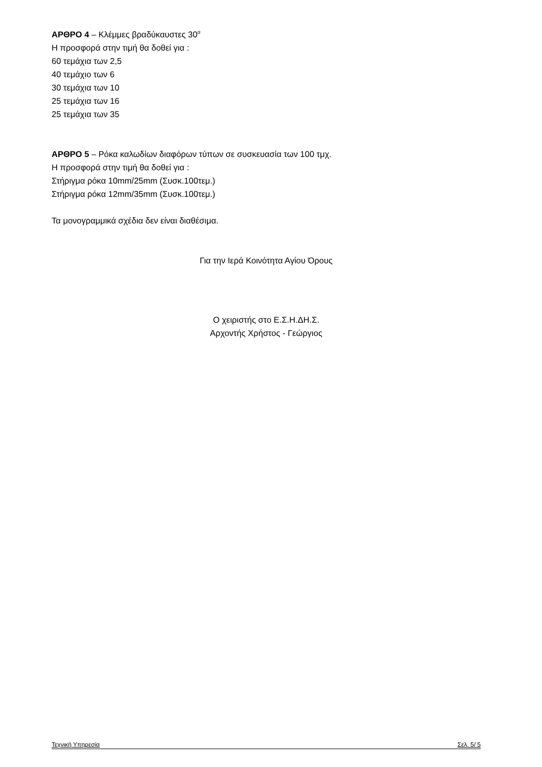ΑΡΘΡΟ 4 – Κλέμμες βραδύκαυστες 30<sup>α</sup>
Η προσφορά στην τιμή θα δοθεί για :
60 τεμάχια των 2,5
40 τεμάχιο των 6
30 τεμάχια των 10
25 τεμάχια των 16
25 τεμάχια των 35
ΑΡΘΡΟ 5 – Ρόκα καλωδίων διαφόρων τύπων σε συσκευασία των 100 τμχ.
Η προσφορά στην τιμή θα δοθεί για :
Στήριγμα ρόκα 10mm/25mm (Συσκ.100τεμ.)
Στήριγμα ρόκα 12mm/35mm (Συσκ.100τεμ.)
Τα μονογραμμικά σχέδια δεν είναι διαθέσιμα.
Για την Ιερά Κοινότητα Αγίου Όρους
Ο χειριστής στο Ε.Σ.Η.ΔΗ.Σ.
Αρχοντής Χρήστος - Γεώργιος
Τεχνική Υπηρεσία Σελ. 5/ 5